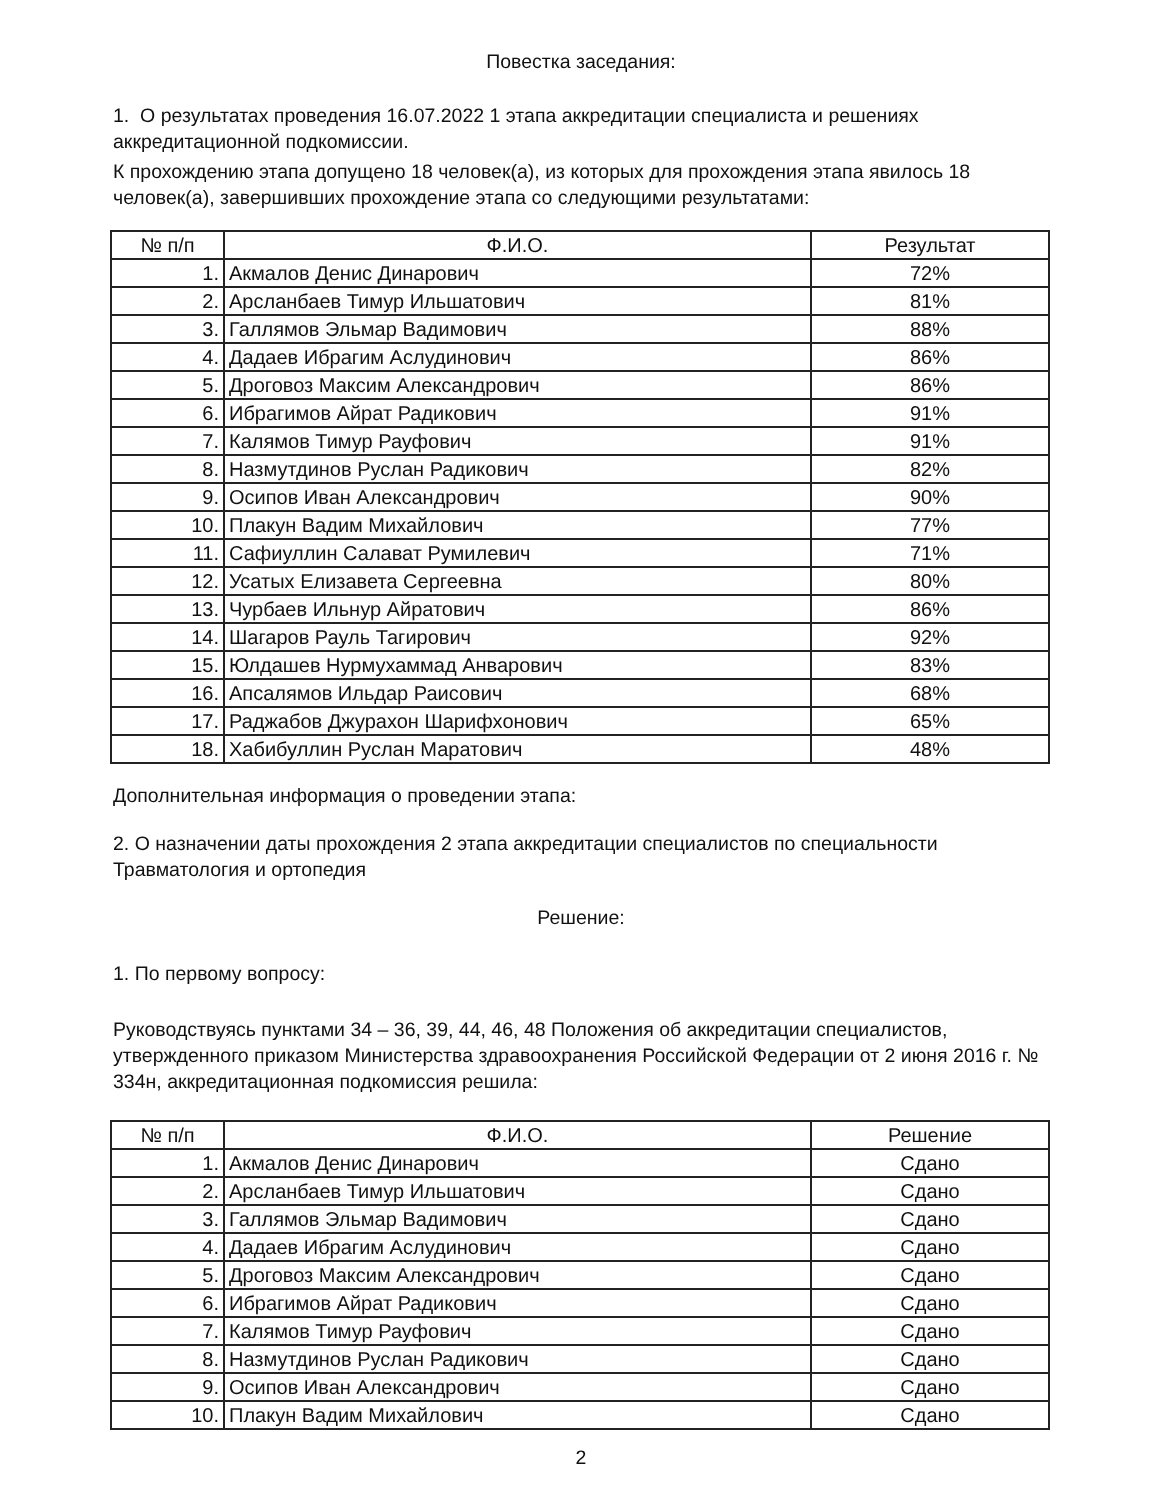Повестка заседания:
1. О результатах проведения 16.07.2022 1 этапа аккредитации специалиста и решениях аккредитационной подкомиссии.
К прохождению этапа допущено 18 человек(а), из которых для прохождения этапа явилось 18 человек(а), завершивших прохождение этапа со следующими результатами:
| № п/п | Ф.И.О. | Результат |
| --- | --- | --- |
| 1. | Акмалов Денис Динарович | 72% |
| 2. | Арсланбаев Тимур Ильшатович | 81% |
| 3. | Галлямов Эльмар Вадимович | 88% |
| 4. | Дадаев Ибрагим Аслудинович | 86% |
| 5. | Дроговоз Максим Александрович | 86% |
| 6. | Ибрагимов Айрат Радикович | 91% |
| 7. | Калямов Тимур Рауфович | 91% |
| 8. | Назмутдинов Руслан Радикович | 82% |
| 9. | Осипов Иван Александрович | 90% |
| 10. | Плакун Вадим Михайлович | 77% |
| 11. | Сафиуллин Салават Румилевич | 71% |
| 12. | Усатых Елизавета Сергеевна | 80% |
| 13. | Чурбаев Ильнур Айратович | 86% |
| 14. | Шагаров Рауль Тагирович | 92% |
| 15. | Юлдашев Нурмухаммад Анварович | 83% |
| 16. | Апсалямов Ильдар Раисович | 68% |
| 17. | Раджабов Джурахон Шарифхонович | 65% |
| 18. | Хабибуллин Руслан Маратович | 48% |
Дополнительная информация о проведении этапа:
2. О назначении даты прохождения 2 этапа аккредитации специалистов по специальности Травматология и ортопедия
Решение:
1. По первому вопросу:
Руководствуясь пунктами 34 – 36, 39, 44, 46, 48 Положения об аккредитации специалистов, утвержденного приказом Министерства здравоохранения Российской Федерации от 2 июня 2016 г. № 334н, аккредитационная подкомиссия решила:
| № п/п | Ф.И.О. | Решение |
| --- | --- | --- |
| 1. | Акмалов Денис Динарович | Сдано |
| 2. | Арсланбаев Тимур Ильшатович | Сдано |
| 3. | Галлямов Эльмар Вадимович | Сдано |
| 4. | Дадаев Ибрагим Аслудинович | Сдано |
| 5. | Дроговоз Максим Александрович | Сдано |
| 6. | Ибрагимов Айрат Радикович | Сдано |
| 7. | Калямов Тимур Рауфович | Сдано |
| 8. | Назмутдинов Руслан Радикович | Сдано |
| 9. | Осипов Иван Александрович | Сдано |
| 10. | Плакун Вадим Михайлович | Сдано |
2